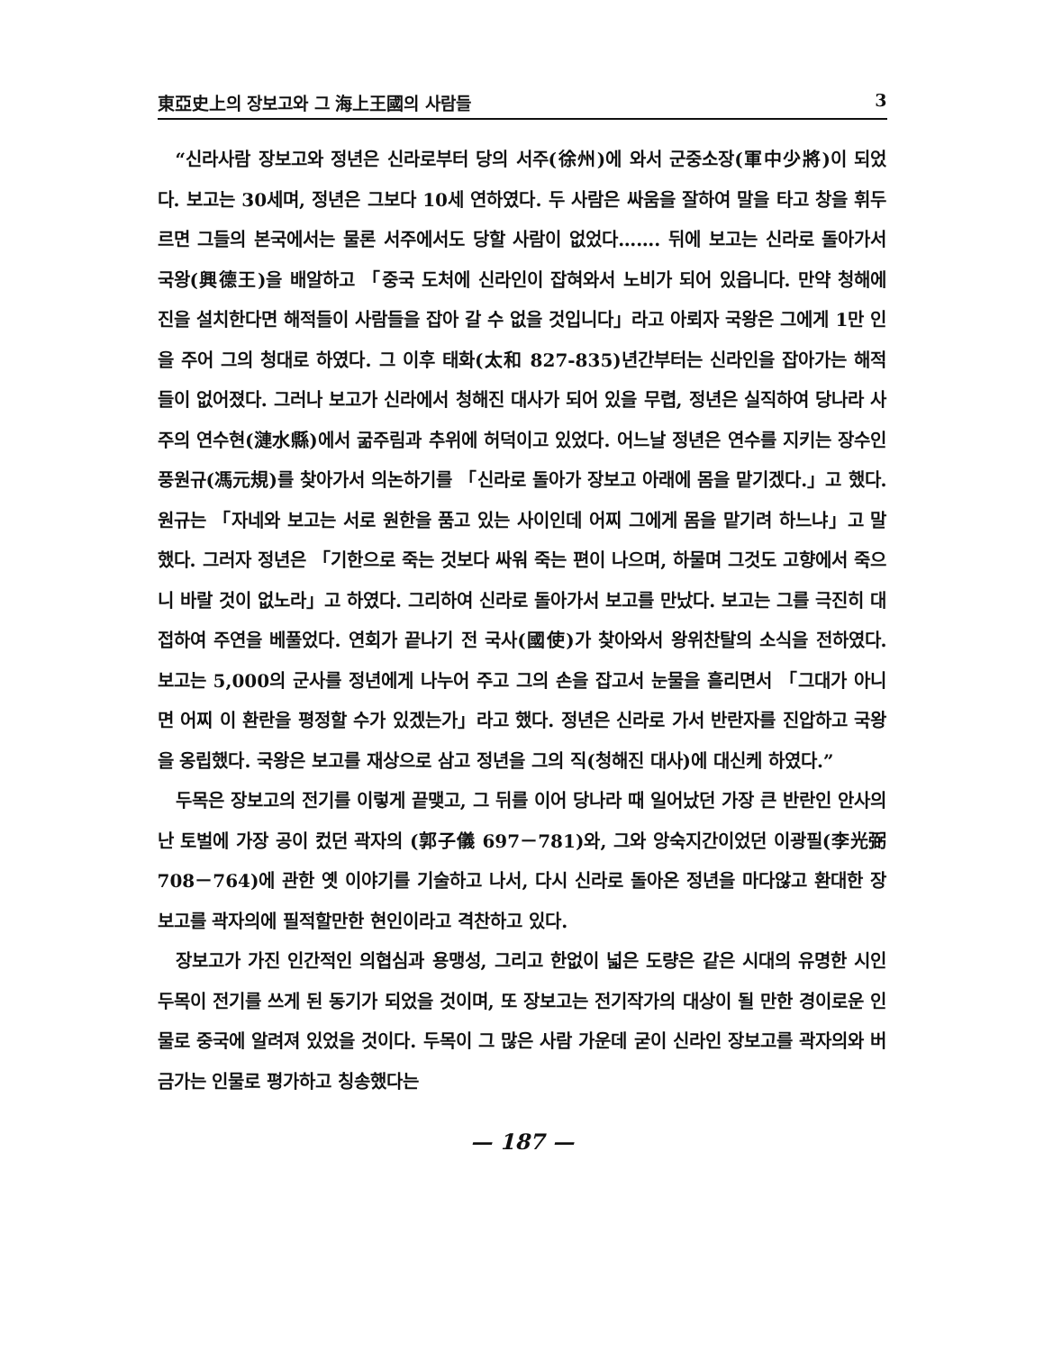東亞史上의 장보고와 그 海上王國의 사람들 3
“신라사람 장보고와 정년은 신라로부터 당의 서주(徐州)에 와서 군중소장(軍中少將)이 되었다. 보고는 30세며, 정년은 그보다 10세 연하였다. 두 사람은 싸움을 잘하여 말을 타고 창을 휘두르면 그들의 본국에서는 물론 서주에서도 당할 사람이 없었다……. 뒤에 보고는 신라로 돌아가서 국왕(興德王)을 배알하고 「중국 도처에 신라인이 잡혀와서 노비가 되어 있읍니다. 만약 청해에 진을 설치한다면 해적들이 사람들을 잡아 갈 수 없을 것입니다」라고 아뢰자 국왕은 그에게 1만 인을 주어 그의 청대로 하였다. 그 이후 태화(太和 827-835)년간부터는 신라인을 잡아가는 해적들이 없어졌다. 그러나 보고가 신라에서 청해진 대사가 되어 있을 무렵, 정년은 실직하여 당나라 사주의 연수현(漣水縣)에서 굶주림과 추위에 허덕이고 있었다. 어느날 정년은 연수를 지키는 장수인 풍원규(馮元規)를 찾아가서 의논하기를 「신라로 돌아가 장보고 아래에 몸을 맡기겠다.」고 했다. 원규는 「자네와 보고는 서로 원한을 품고 있는 사이인데 어찌 그에게 몸을 맡기려 하느냐」고 말했다. 그러자 정년은 「기한으로 죽는 것보다 싸워 죽는 편이 나으며, 하물며 그것도 고향에서 죽으니 바랄 것이 없노라」고 하였다. 그리하여 신라로 돌아가서 보고를 만났다. 보고는 그를 극진히 대접하여 주연을 베풀었다. 연회가 끝나기 전 국사(國使)가 찾아와서 왕위찬탈의 소식을 전하였다. 보고는 5,000의 군사를 정년에게 나누어 주고 그의 손을 잡고서 눈물을 흘리면서 「그대가 아니면 어찌 이 환란을 평정할 수가 있겠는가」라고 했다. 정년은 신라로 가서 반란자를 진압하고 국왕을 옹립했다. 국왕은 보고를 재상으로 삼고 정년을 그의 직(청해진 대사)에 대신케 하였다.”
두목은 장보고의 전기를 이렇게 끝맺고, 그 뒤를 이어 당나라 때 일어났던 가장 큰 반란인 안사의 난 토벌에 가장 공이 컸던 곽자의 (郭子儀 697－781)와, 그와 앙숙지간이었던 이광필(李光弼 708－764)에 관한 옛 이야기를 기술하고 나서, 다시 신라로 돌아온 정년을 마다않고 환대한 장보고를 곽자의에 필적할만한 현인이라고 격찬하고 있다.
장보고가 가진 인간적인 의협심과 용맹성, 그리고 한없이 넓은 도량은 같은 시대의 유명한 시인 두목이 전기를 쓰게 된 동기가 되었을 것이며, 또 장보고는 전기작가의 대상이 될 만한 경이로운 인물로 중국에 알려져 있었을 것이다. 두목이 그 많은 사람 가운데 굳이 신라인 장보고를 곽자의와 버금가는 인물로 평가하고 칭송했다는
— 187 —